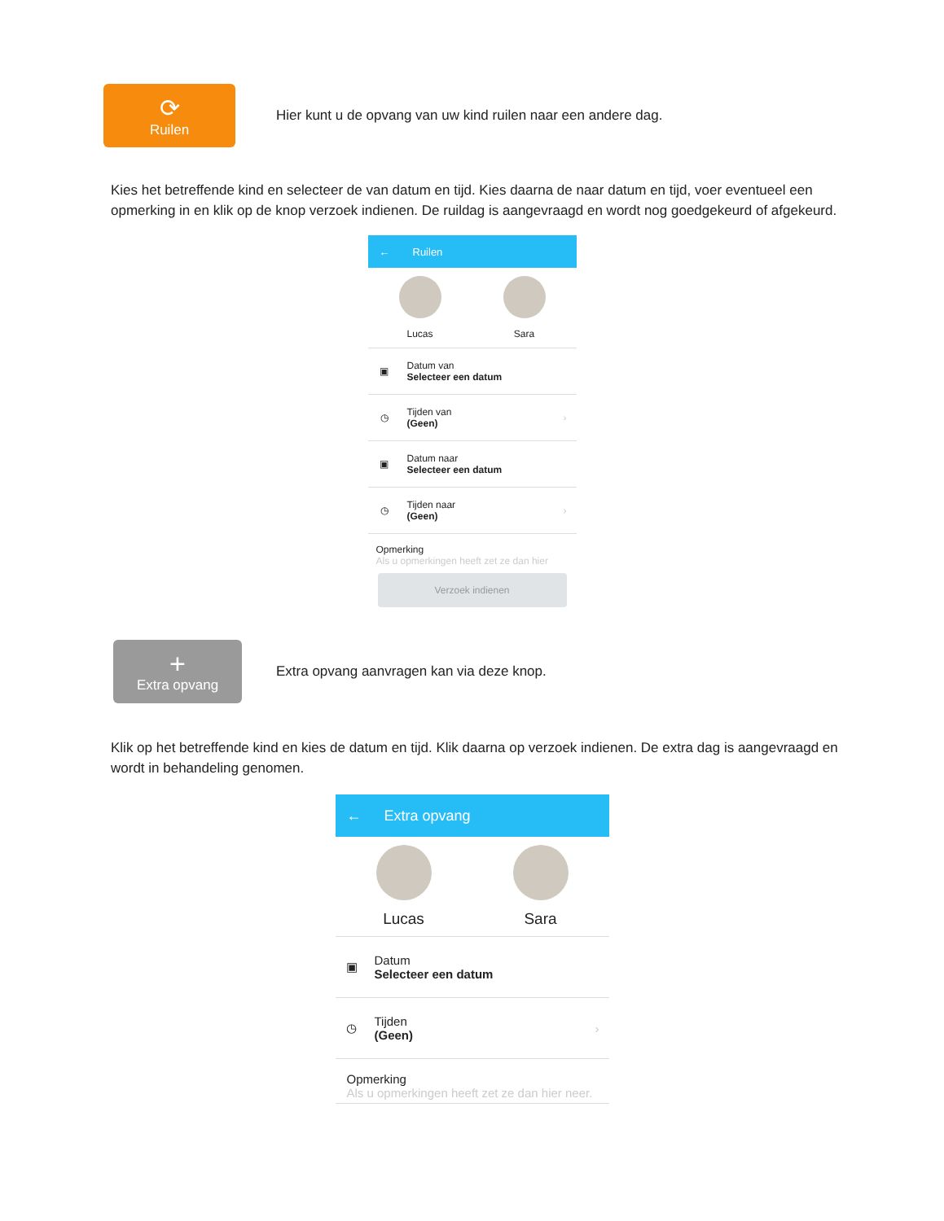⟳
Ruilen
Hier kunt u de opvang van uw kind ruilen naar een andere dag.
Kies het betreffende kind en selecteer de van datum en tijd. Kies daarna de naar datum en tijd, voer eventueel een opmerking in en klik op de knop verzoek indienen. De ruildag is aangevraagd en wordt nog goedgekeurd of afgekeurd.
← Ruilen
Lucas Sara
▣
Datum van
Selecteer een datum
◷
Tijden van
(Geen)
›
▣
Datum naar
Selecteer een datum
◷
Tijden naar
(Geen)
›
Opmerking
Als u opmerkingen heeft zet ze dan hier
Verzoek indienen
+
Extra opvang
Extra opvang aanvragen kan via deze knop.
Klik op het betreffende kind en kies de datum en tijd. Klik daarna op verzoek indienen. De extra dag is aangevraagd en wordt in behandeling genomen.
← Extra opvang
Lucas Sara
▣
Datum
Selecteer een datum
◷
Tijden
(Geen)
›
Opmerking
Als u opmerkingen heeft zet ze dan hier neer.